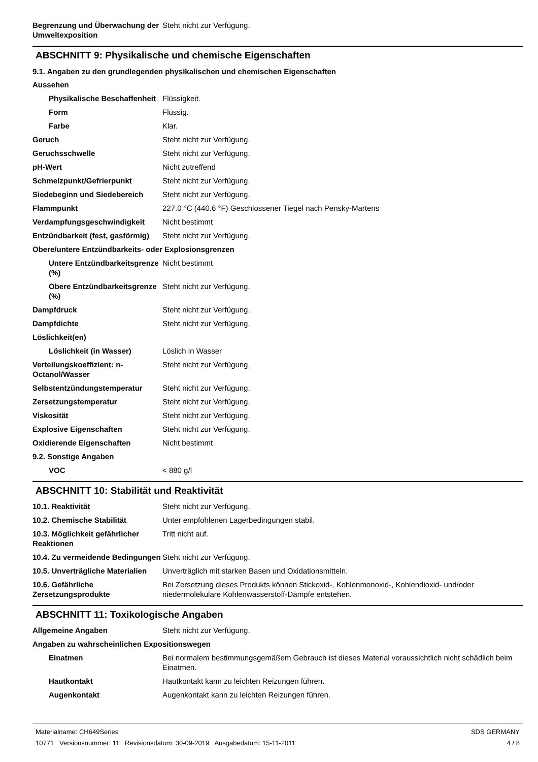| Begrenzung und Überwachung der Umweltexposition | Steht nicht zur Verfügung. |
ABSCHNITT 9: Physikalische und chemische Eigenschaften
9.1. Angaben zu den grundlegenden physikalischen und chemischen Eigenschaften
| Aussehen | |
| Physikalische Beschaffenheit | Flüssigkeit. |
| Form | Flüssig. |
| Farbe | Klar. |
| Geruch | Steht nicht zur Verfügung. |
| Geruchsschwelle | Steht nicht zur Verfügung. |
| pH-Wert | Nicht zutreffend |
| Schmelzpunkt/Gefrierpunkt | Steht nicht zur Verfügung. |
| Siedebeginn und Siedebereich | Steht nicht zur Verfügung. |
| Flammpunkt | 227.0 °C (440.6 °F) Geschlossener Tiegel nach Pensky-Martens |
| Verdampfungsgeschwindigkeit | Nicht bestimmt |
| Entzündbarkeit (fest, gasförmig) | Steht nicht zur Verfügung. |
| Obere/untere Entzündbarkeits- oder Explosionsgrenzen | |
| Untere Entzündbarkeitsgrenze (%) | Nicht bestimmt |
| Obere Entzündbarkeitsgrenze (%) | Steht nicht zur Verfügung. |
| Dampfdruck | Steht nicht zur Verfügung. |
| Dampfdichte | Steht nicht zur Verfügung. |
| Löslichkeit(en) | |
| Löslichkeit (in Wasser) | Löslich in Wasser |
| Verteilungskoeffizient: n-Octanol/Wasser | Steht nicht zur Verfügung. |
| Selbstentzündungstemperatur | Steht nicht zur Verfügung. |
| Zersetzungstemperatur | Steht nicht zur Verfügung. |
| Viskosität | Steht nicht zur Verfügung. |
| Explosive Eigenschaften | Steht nicht zur Verfügung. |
| Oxidierende Eigenschaften | Nicht bestimmt |
| 9.2. Sonstige Angaben | |
| VOC | < 880 g/l |
ABSCHNITT 10: Stabilität und Reaktivität
| 10.1. Reaktivität | Steht nicht zur Verfügung. |
| 10.2. Chemische Stabilität | Unter empfohlenen Lagerbedingungen stabil. |
| 10.3. Möglichkeit gefährlicher Reaktionen | Tritt nicht auf. |
| 10.4. Zu vermeidende Bedingungen | Steht nicht zur Verfügung. |
| 10.5. Unverträgliche Materialien | Unverträglich mit starken Basen und Oxidationsmitteln. |
| 10.6. Gefährliche Zersetzungsprodukte | Bei Zersetzung dieses Produkts können Stickoxid-, Kohlenmonoxid-, Kohlendioxid- und/oder niedermolekulare Kohlenwasserstoff-Dämpfe entstehen. |
ABSCHNITT 11: Toxikologische Angaben
| Allgemeine Angaben | Steht nicht zur Verfügung. |
| Angaben zu wahrscheinlichen Expositionswegen | |
| Einatmen | Bei normalem bestimmungsgemäßem Gebrauch ist dieses Material voraussichtlich nicht schädlich beim Einatmen. |
| Hautkontakt | Hautkontakt kann zu leichten Reizungen führen. |
| Augenkontakt | Augenkontakt kann zu leichten Reizungen führen. |
Materialname: CH649Series
10771 Versionsnummer: 11 Revisionsdatum: 30-09-2019 Ausgabedatum: 15-11-2011
SDS GERMANY
4 / 8